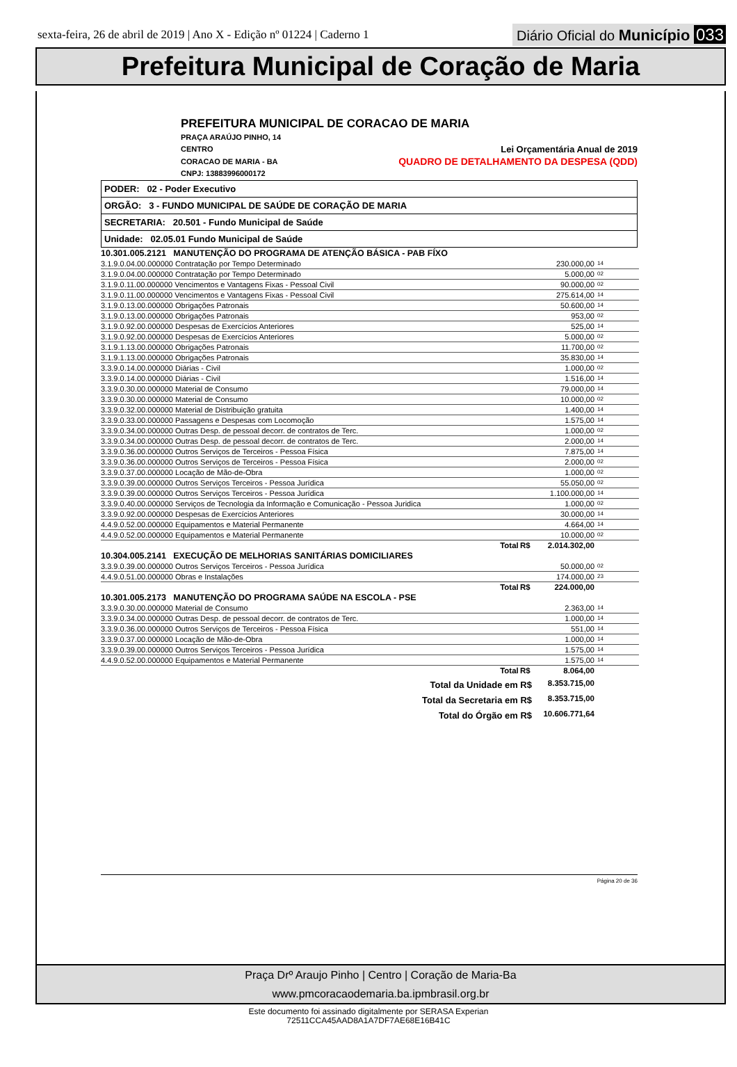sexta-feira, 26 de abril de 2019 | Ano X - Edição nº 01224 | Caderno 1
Diário Oficial do Município 033
Prefeitura Municipal de Coração de Maria
PREFEITURA MUNICIPAL DE CORACAO DE MARIA
PRAÇA ARAÚJO PINHO, 14
CENTRO Lei Orçamentária Anual de 2019
CORACAO DE MARIA - BA QUADRO DE DETALHAMENTO DA DESPESA (QDD)
CNPJ: 13883996000172
PODER: 02 - Poder Executivo
ORGÃO: 3 - FUNDO MUNICIPAL DE SAÚDE DE CORAÇÃO DE MARIA
SECRETARIA: 20.501 - Fundo Municipal de Saúde
Unidade: 02.05.01 Fundo Municipal de Saúde
| 10.301.005.2121 MANUTENÇÃO DO PROGRAMA DE ATENÇÃO BÁSICA - PAB FÍXO | | | |
| 3.1.9.0.04.00.000000 Contratação por Tempo Determinado | | 230.000,00 | 14 |
| 3.1.9.0.04.00.000000 Contratação por Tempo Determinado | | 5.000,00 | 02 |
| 3.1.9.0.11.00.000000 Vencimentos e Vantagens Fixas - Pessoal Civil | | 90.000,00 | 02 |
| 3.1.9.0.11.00.000000 Vencimentos e Vantagens Fixas - Pessoal Civil | | 275.614,00 | 14 |
| 3.1.9.0.13.00.000000 Obrigações Patronais | | 50.600,00 | 14 |
| 3.1.9.0.13.00.000000 Obrigações Patronais | | 953,00 | 02 |
| 3.1.9.0.92.00.000000 Despesas de Exercícios Anteriores | | 525,00 | 14 |
| 3.1.9.0.92.00.000000 Despesas de Exercícios Anteriores | | 5.000,00 | 02 |
| 3.1.9.1.13.00.000000 Obrigações Patronais | | 11.700,00 | 02 |
| 3.1.9.1.13.00.000000 Obrigações Patronais | | 35.830,00 | 14 |
| 3.3.9.0.14.00.000000 Diárias - Civil | | 1.000,00 | 02 |
| 3.3.9.0.14.00.000000 Diárias - Civil | | 1.516,00 | 14 |
| 3.3.9.0.30.00.000000 Material de Consumo | | 79.000,00 | 14 |
| 3.3.9.0.30.00.000000 Material de Consumo | | 10.000,00 | 02 |
| 3.3.9.0.32.00.000000 Material de Distribuição gratuita | | 1.400,00 | 14 |
| 3.3.9.0.33.00.000000 Passagens e Despesas com Locomoção | | 1.575,00 | 14 |
| 3.3.9.0.34.00.000000 Outras Desp. de pessoal decorr. de contratos de Terc. | | 1.000,00 | 02 |
| 3.3.9.0.34.00.000000 Outras Desp. de pessoal decorr. de contratos de Terc. | | 2.000,00 | 14 |
| 3.3.9.0.36.00.000000 Outros Serviços de Terceiros - Pessoa Física | | 7.875,00 | 14 |
| 3.3.9.0.36.00.000000 Outros Serviços de Terceiros - Pessoa Física | | 2.000,00 | 02 |
| 3.3.9.0.37.00.000000 Locação de Mão-de-Obra | | 1.000,00 | 02 |
| 3.3.9.0.39.00.000000 Outros Serviços Terceiros - Pessoa Jurídica | | 55.050,00 | 02 |
| 3.3.9.0.39.00.000000 Outros Serviços Terceiros - Pessoa Jurídica | | 1.100.000,00 | 14 |
| 3.3.9.0.40.00.000000 Serviços de Tecnologia da Informação e Comunicação - Pessoa Juridica | | 1.000,00 | 02 |
| 3.3.9.0.92.00.000000 Despesas de Exercícios Anteriores | | 30.000,00 | 14 |
| 4.4.9.0.52.00.000000 Equipamentos e Material Permanente | | 4.664,00 | 14 |
| 4.4.9.0.52.00.000000 Equipamentos e Material Permanente | | 10.000,00 | 02 |
| Total | R$ | 2.014.302,00 | |
| 10.304.005.2141 EXECUÇÃO DE MELHORIAS SANITÁRIAS DOMICILIARES | | | |
| 3.3.9.0.39.00.000000 Outros Serviços Terceiros - Pessoa Jurídica | | 50.000,00 | 02 |
| 4.4.9.0.51.00.000000 Obras e Instalações | | 174.000,00 | 23 |
| Total | R$ | 224.000,00 | |
| 10.301.005.2173 MANUTENÇÃO DO PROGRAMA SAÚDE NA ESCOLA - PSE | | | |
| 3.3.9.0.30.00.000000 Material de Consumo | | 2.363,00 | 14 |
| 3.3.9.0.34.00.000000 Outras Desp. de pessoal decorr. de contratos de Terc. | | 1.000,00 | 14 |
| 3.3.9.0.36.00.000000 Outros Serviços de Terceiros - Pessoa Física | | 551,00 | 14 |
| 3.3.9.0.37.00.000000 Locação de Mão-de-Obra | | 1.000,00 | 14 |
| 3.3.9.0.39.00.000000 Outros Serviços Terceiros - Pessoa Jurídica | | 1.575,00 | 14 |
| 4.4.9.0.52.00.000000 Equipamentos e Material Permanente | | 1.575,00 | 14 |
| Total | R$ | 8.064,00 | |
| Total da Unidade em R$ | | 8.353.715,00 | |
| Total da Secretaria em R$ | | 8.353.715,00 | |
| Total do Órgão em R$ | | 10.606.771,64 | |
Página 20 de 36
Praça Drº Araujo Pinho | Centro | Coração de Maria-Ba
www.pmcoracaodemaria.ba.ipmbrasil.org.br
Este documento foi assinado digitalmente por SERASA Experian
72511CCA45AAD8A1A7DF7AE68E16B41C